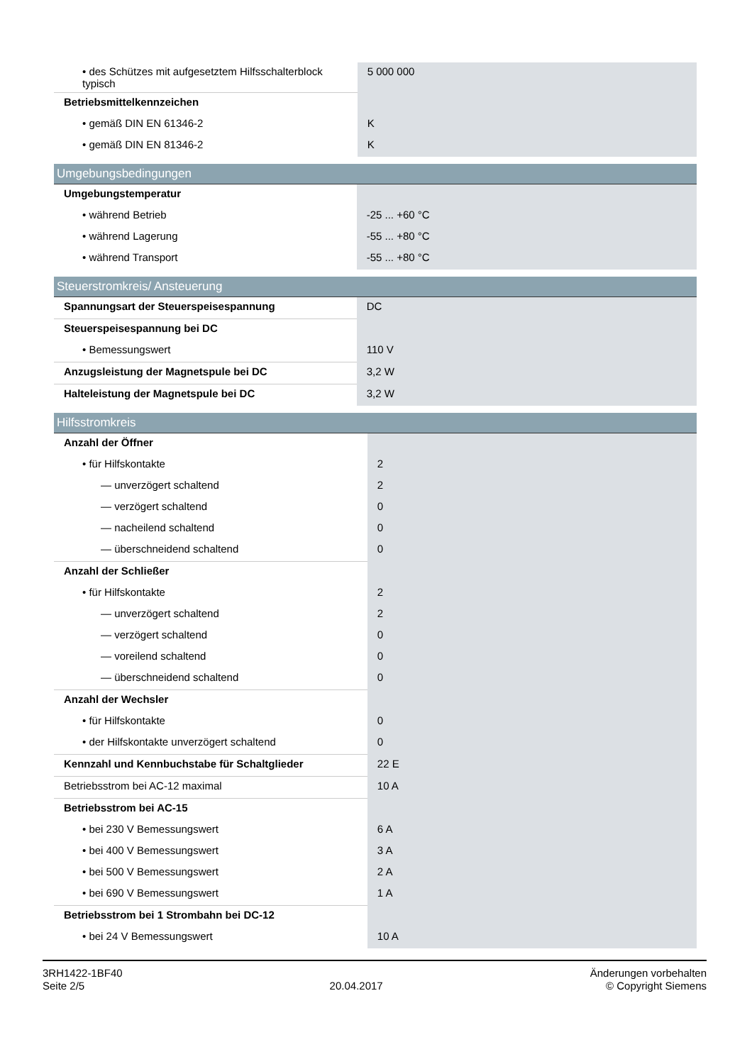| • des Schützes mit aufgesetztem Hilfsschalterblock typisch | 5 000 000 |
| Betriebsmittelkennzeichen | |
| • gemäß DIN EN 61346-2 | K |
| • gemäß DIN EN 81346-2 | K |
| Umgebungsbedingungen | |
| --- | --- |
| Umgebungstemperatur | |
| • während Betrieb | -25 ... +60 °C |
| • während Lagerung | -55 ... +80 °C |
| • während Transport | -55 ... +80 °C |
| Steuerstromkreis/ Ansteuerung | |
| --- | --- |
| Spannungsart der Steuerspeisespannung | DC |
| Steuerspeisespannung bei DC | |
| • Bemessungswert | 110 V |
| Anzugsleistung der Magnetspule bei DC | 3,2 W |
| Halteleistung der Magnetspule bei DC | 3,2 W |
| Hilfsstromkreis | |
| --- | --- |
| Anzahl der Öffner | |
| • für Hilfskontakte | 2 |
| — unverzögert schaltend | 2 |
| — verzögert schaltend | 0 |
| — nacheilend schaltend | 0 |
| — überschneidend schaltend | 0 |
| Anzahl der Schließer | |
| • für Hilfskontakte | 2 |
| — unverzögert schaltend | 2 |
| — verzögert schaltend | 0 |
| — voreilend schaltend | 0 |
| — überschneidend schaltend | 0 |
| Anzahl der Wechsler | |
| • für Hilfskontakte | 0 |
| • der Hilfskontakte unverzögert schaltend | 0 |
| Kennzahl und Kennbuchstabe für Schaltglieder | 22 E |
| Betriebsstrom bei AC-12 maximal | 10 A |
| Betriebsstrom bei AC-15 | |
| • bei 230 V Bemessungswert | 6 A |
| • bei 400 V Bemessungswert | 3 A |
| • bei 500 V Bemessungswert | 2 A |
| • bei 690 V Bemessungswert | 1 A |
| Betriebsstrom bei 1 Strombahn bei DC-12 | |
| • bei 24 V Bemessungswert | 10 A |
3RH1422-1BF40
Seite 2/5
20.04.2017
Änderungen vorbehalten
© Copyright Siemens